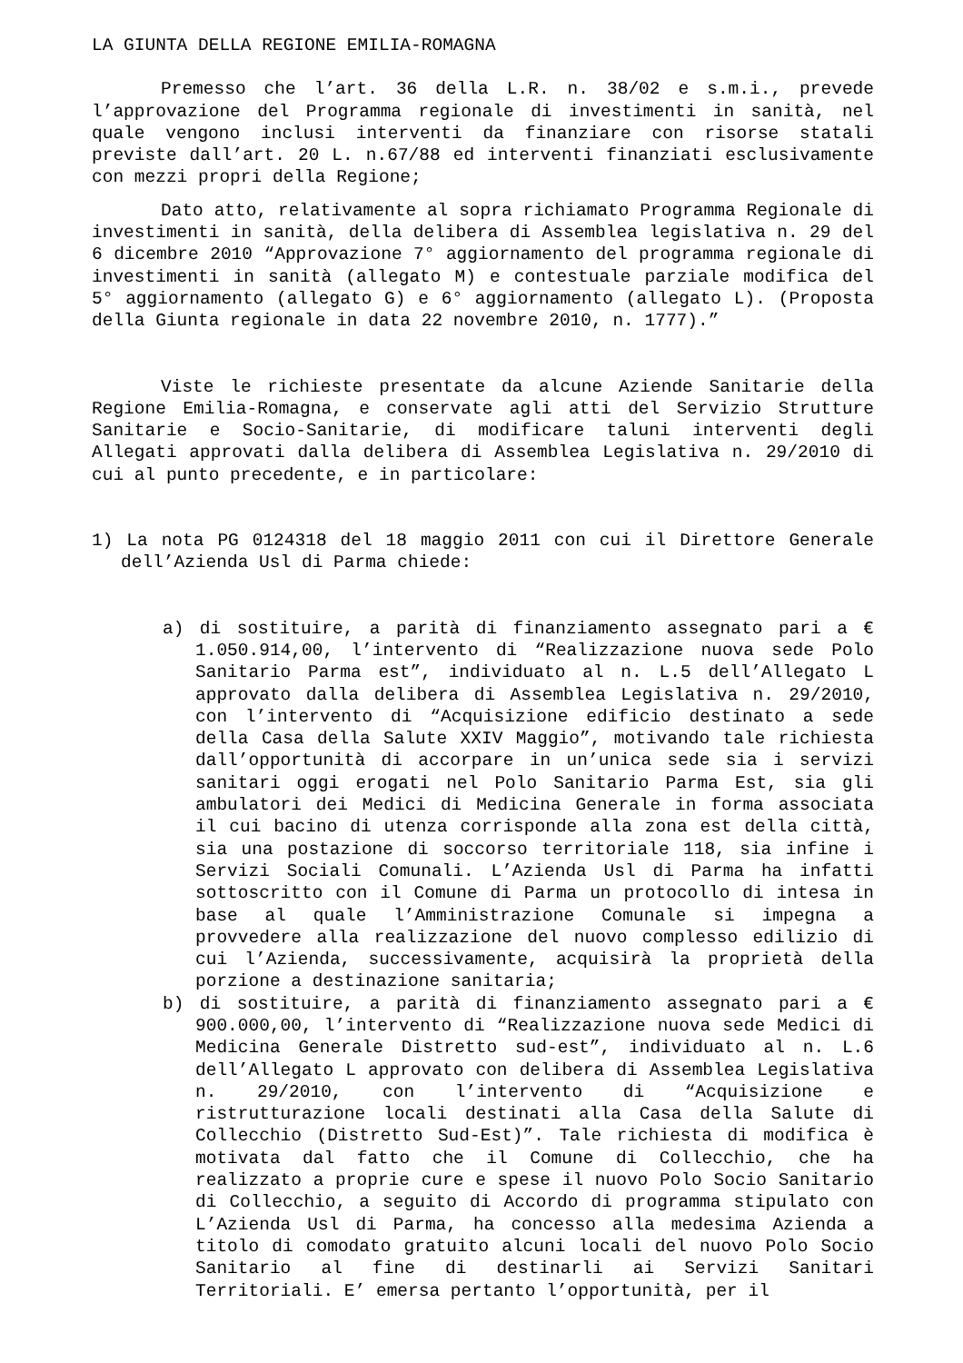LA GIUNTA DELLA REGIONE EMILIA-ROMAGNA
Premesso che l’art. 36 della L.R. n. 38/02 e s.m.i., prevede l’approvazione del Programma regionale di investimenti in sanità, nel quale vengono inclusi interventi da finanziare con risorse statali previste dall’art. 20 L. n.67/88 ed interventi finanziati esclusivamente con mezzi propri della Regione;
Dato atto, relativamente al sopra richiamato Programma Regionale di investimenti in sanità, della delibera di Assemblea legislativa n. 29 del 6 dicembre 2010 “Approvazione 7° aggiornamento del programma regionale di investimenti in sanità (allegato M) e contestuale parziale modifica del 5° aggiornamento (allegato G) e 6° aggiornamento (allegato L). (Proposta della Giunta regionale in data 22 novembre 2010, n. 1777).”
Viste le richieste presentate da alcune Aziende Sanitarie della Regione Emilia-Romagna, e conservate agli atti del Servizio Strutture Sanitarie e Socio-Sanitarie, di modificare taluni interventi degli Allegati approvati dalla delibera di Assemblea Legislativa n. 29/2010 di cui al punto precedente, e in particolare:
1) La nota PG 0124318 del 18 maggio 2011 con cui il Direttore Generale dell’Azienda Usl di Parma chiede:
a) di sostituire, a parità di finanziamento assegnato pari a € 1.050.914,00, l’intervento di “Realizzazione nuova sede Polo Sanitario Parma est”, individuato al n. L.5 dell’Allegato L approvato dalla delibera di Assemblea Legislativa n. 29/2010, con l’intervento di “Acquisizione edificio destinato a sede della Casa della Salute XXIV Maggio”, motivando tale richiesta dall’opportunità di accorpare in un’unica sede sia i servizi sanitari oggi erogati nel Polo Sanitario Parma Est, sia gli ambulatori dei Medici di Medicina Generale in forma associata il cui bacino di utenza corrisponde alla zona est della città, sia una postazione di soccorso territoriale 118, sia infine i Servizi Sociali Comunali. L’Azienda Usl di Parma ha infatti sottoscritto con il Comune di Parma un protocollo di intesa in base al quale l’Amministrazione Comunale si impegna a provvedere alla realizzazione del nuovo complesso edilizio di cui l’Azienda, successivamente, acquisirà la proprietà della porzione a destinazione sanitaria;
b) di sostituire, a parità di finanziamento assegnato pari a € 900.000,00, l’intervento di “Realizzazione nuova sede Medici di Medicina Generale Distretto sud-est”, individuato al n. L.6 dell’Allegato L approvato con delibera di Assemblea Legislativa n. 29/2010, con l’intervento di “Acquisizione e ristrutturazione locali destinati alla Casa della Salute di Collecchio (Distretto Sud-Est)”. Tale richiesta di modifica è motivata dal fatto che il Comune di Collecchio, che ha realizzato a proprie cure e spese il nuovo Polo Socio Sanitario di Collecchio, a seguito di Accordo di programma stipulato con L’Azienda Usl di Parma, ha concesso alla medesima Azienda a titolo di comodato gratuito alcuni locali del nuovo Polo Socio Sanitario al fine di destinarli ai Servizi Sanitari Territoriali. E’ emersa pertanto l’opportunità, per il